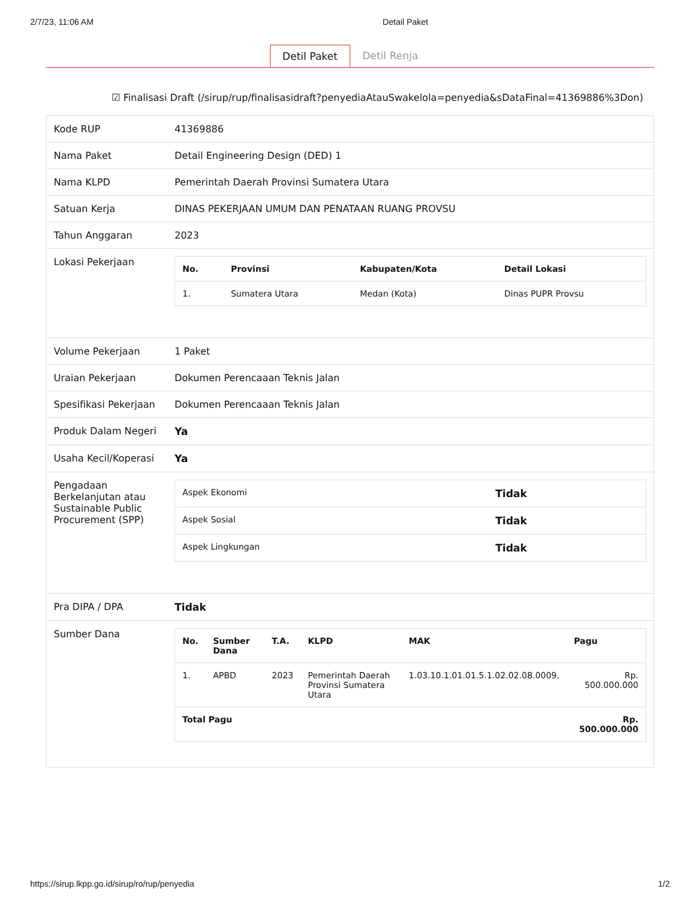2/7/23, 11:06 AM Detail Paket
Detil Paket Detil Renja
☑ Finalisasi Draft (/sirup/rup/finalisasidraft?penyediaAtauSwakelola=penyedia&sDataFinal=41369886%3Don)
| Kode RUP | 41369886 |
| Nama Paket | Detail Engineering Design (DED) 1 |
| Nama KLPD | Pemerintah Daerah Provinsi Sumatera Utara |
| Satuan Kerja | DINAS PEKERJAAN UMUM DAN PENATAAN RUANG PROVSU |
| Tahun Anggaran | 2023 |
| Lokasi Pekerjaan | / No. / Provinsi / Kabupaten/Kota / Detail Lokasi / / --- / --- / --- / --- / / 1. / Sumatera Utara / Medan (Kota) / Dinas PUPR Provsu / |
| Volume Pekerjaan | 1 Paket |
| Uraian Pekerjaan | Dokumen Perencaaan Teknis Jalan |
| Spesifikasi Pekerjaan | Dokumen Perencaaan Teknis Jalan |
| Produk Dalam Negeri | Ya |
| Usaha Kecil/Koperasi | Ya |
| Pengadaan Berkelanjutan atau Sustainable Public Procurement (SPP) | / Aspek Ekonomi / Tidak / / Aspek Sosial / Tidak / / Aspek Lingkungan / Tidak / |
| Pra DIPA / DPA | Tidak |
| Sumber Dana | / No. / Sumber Dana / T.A. / KLPD / MAK / Pagu / / --- / --- / --- / --- / --- / --- / / 1. / APBD / 2023 / Pemerintah Daerah Provinsi Sumatera Utara / 1.03.10.1.01.01.5.1.02.02.08.0009. / Rp. 500.000.000 / / Total Pagu / / / / / Rp. 500.000.000 / |
https://sirup.lkpp.go.id/sirup/ro/rup/penyedia 1/2